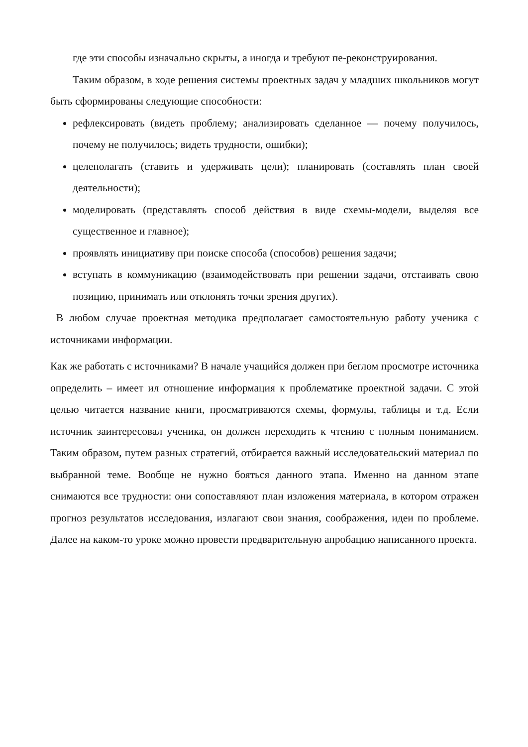где эти способы изначально скрыты, а иногда и требуют пе-реконструирования.
Таким образом, в ходе решения системы проектных задач у младших школьников могут быть сформированы следующие способности:
рефлексировать (видеть проблему; анализировать сделанное — почему получилось, почему не получилось; видеть трудности, ошибки);
целеполагать (ставить и удерживать цели); планировать (составлять план своей деятельности);
моделировать (представлять способ действия в виде схемы-модели, выделяя все существенное и главное);
проявлять инициативу при поиске способа (способов) решения задачи;
вступать в коммуникацию (взаимодействовать при решении задачи, отстаивать свою позицию, принимать или отклонять точки зрения других).
В любом случае проектная методика предполагает самостоятельную работу ученика с источниками информации.
Как же работать с источниками? В начале учащийся должен при беглом просмотре источника определить – имеет ил отношение информация к проблематике проектной задачи. С этой целью читается название книги, просматриваются схемы, формулы, таблицы и т.д. Если источник заинтересовал ученика, он должен переходить к чтению с полным пониманием. Таким образом, путем разных стратегий, отбирается важный исследовательский материал по выбранной теме. Вообще не нужно бояться данного этапа. Именно на данном этапе снимаются все трудности: они сопоставляют план изложения материала, в котором отражен прогноз результатов исследования, излагают свои знания, соображения, идеи по проблеме. Далее на каком-то уроке можно провести предварительную апробацию написанного проекта.